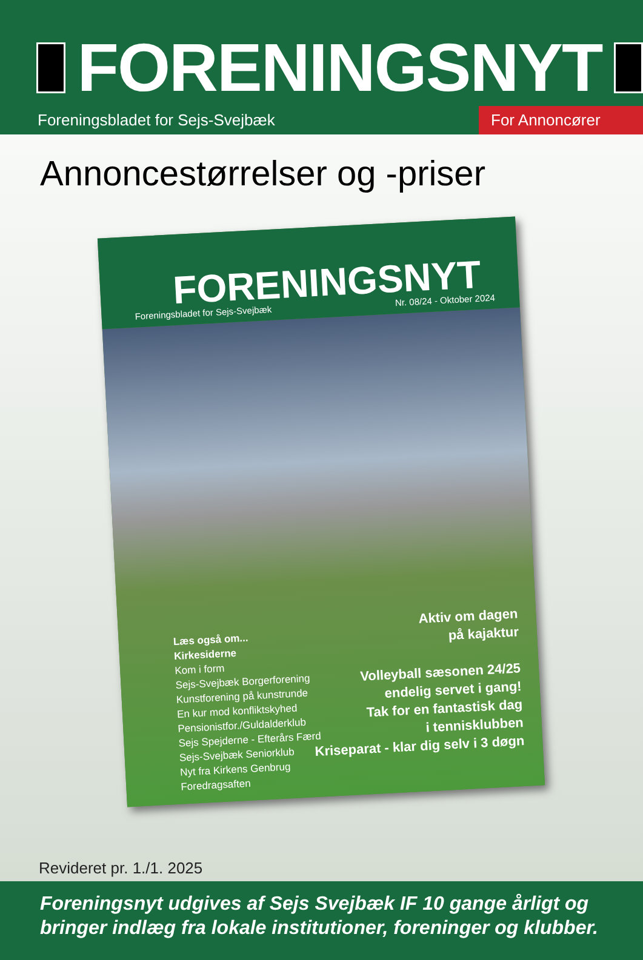FORENINGSNYT
Foreningsbladet for Sejs-Svejbæk
For Annoncører
Annoncestørrelser og -priser
FORENINGSNYT Foreningsbladet for Sejs-Svejbæk Nr. 08/24 - Oktober 2024
Læs også om...
Kirkesiderne
Kom i form
Sejs-Svejbæk Borgerforening
Kunstforening på kunstrunde
En kur mod konfliktskyhed
Pensionistfor./Guldalderklub
Sejs Spejderne - Efterårs Færd
Sejs-Svejbæk Seniorklub
Nyt fra Kirkens Genbrug
Foredragsaften
Aktiv om dagen
på kajaktur
Volleyball sæsonen 24/25
endelig servet i gang!
Tak for en fantastisk dag
i tennisklubben
Kriseparat - klar dig selv i 3 døgn
Revideret pr. 1./1. 2025
Foreningsnyt udgives af Sejs Svejbæk IF 10 gange årligt og bringer indlæg fra lokale institutioner, foreninger og klubber.